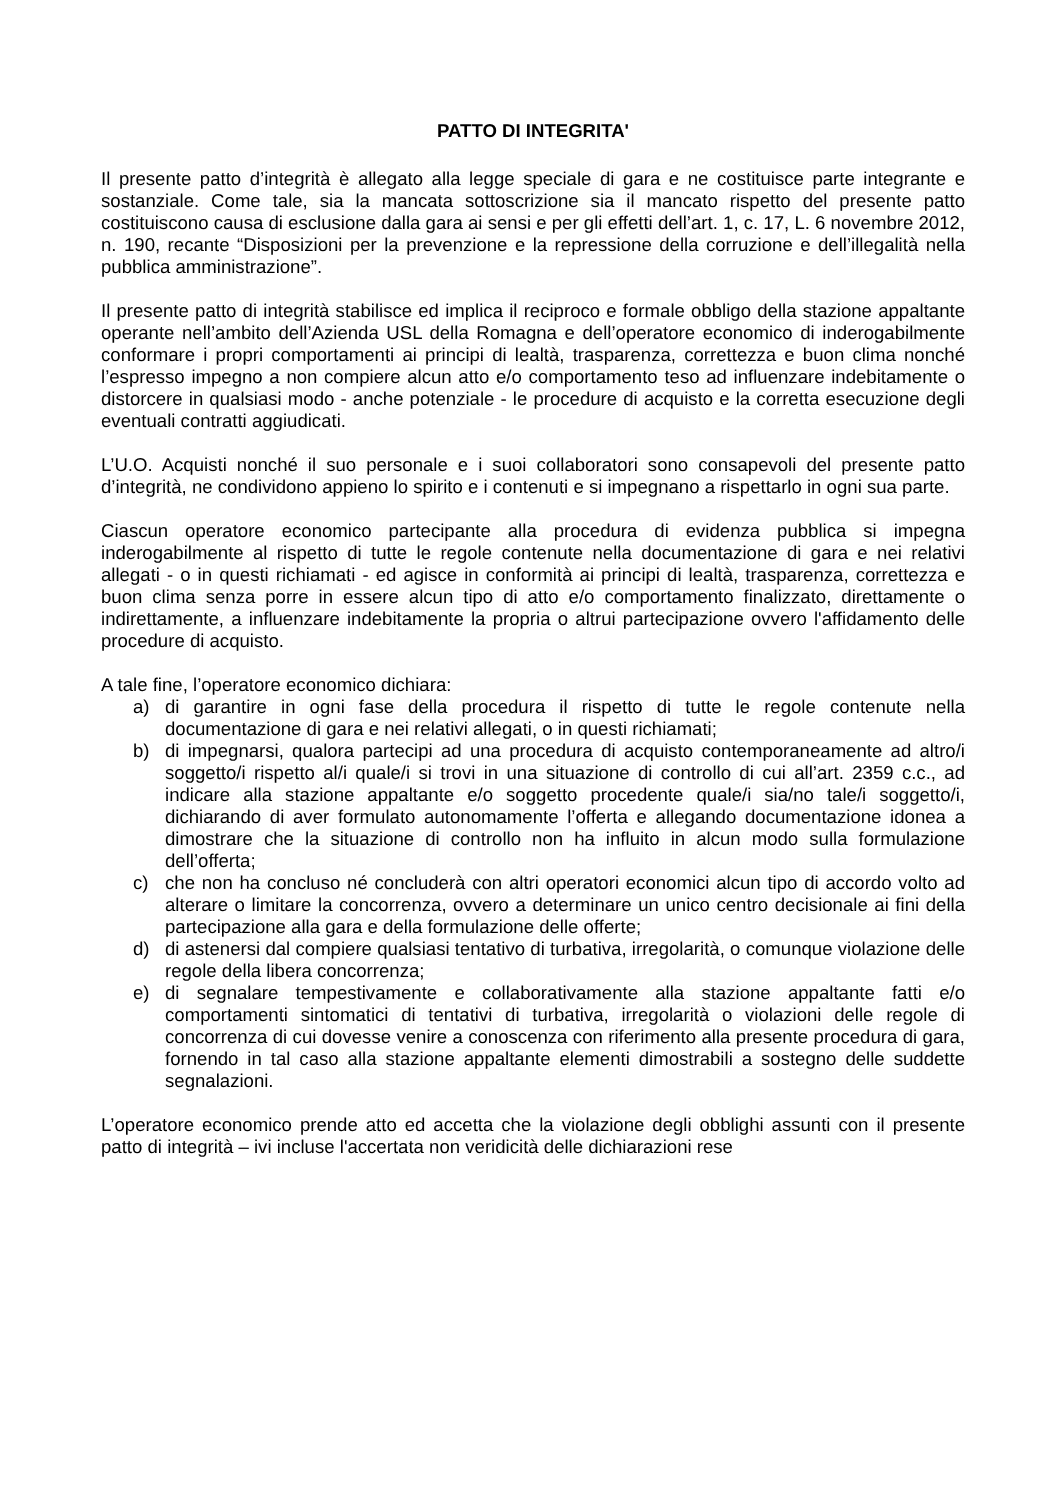PATTO DI INTEGRITA'
Il presente patto d’integrità è allegato alla legge speciale di gara e ne costituisce parte integrante e sostanziale. Come tale, sia la mancata sottoscrizione sia il mancato rispetto del presente patto costituiscono causa di esclusione dalla gara ai sensi e per gli effetti dell’art. 1, c. 17, L. 6 novembre 2012, n. 190, recante “Disposizioni per la prevenzione e la repressione della corruzione e dell’illegalità nella pubblica amministrazione”.
Il presente patto di integrità stabilisce ed implica il reciproco e formale obbligo della stazione appaltante operante nell’ambito dell’Azienda USL della Romagna e dell’operatore economico di inderogabilmente conformare i propri comportamenti ai principi di lealtà, trasparenza, correttezza e buon clima nonché l’espresso impegno a non compiere alcun atto e/o comportamento teso ad influenzare indebitamente o distorcere in qualsiasi modo - anche potenziale - le procedure di acquisto e la corretta esecuzione degli eventuali contratti aggiudicati.
L’U.O. Acquisti nonché il suo personale e i suoi collaboratori sono consapevoli del presente patto d’integrità, ne condividono appieno lo spirito e i contenuti e si impegnano a rispettarlo in ogni sua parte.
Ciascun operatore economico partecipante alla procedura di evidenza pubblica si impegna inderogabilmente al rispetto di tutte le regole contenute nella documentazione di gara e nei relativi allegati - o in questi richiamati - ed agisce in conformità ai principi di lealtà, trasparenza, correttezza e buon clima senza porre in essere alcun tipo di atto e/o comportamento finalizzato, direttamente o indirettamente, a influenzare indebitamente la propria o altrui partecipazione ovvero l'affidamento delle procedure di acquisto.
A tale fine, l’operatore economico dichiara:
a) di garantire in ogni fase della procedura il rispetto di tutte le regole contenute nella documentazione di gara e nei relativi allegati, o in questi richiamati;
b) di impegnarsi, qualora partecipi ad una procedura di acquisto contemporaneamente ad altro/i soggetto/i rispetto al/i quale/i si trovi in una situazione di controllo di cui all’art. 2359 c.c., ad indicare alla stazione appaltante e/o soggetto procedente quale/i sia/no tale/i soggetto/i, dichiarando di aver formulato autonomamente l’offerta e allegando documentazione idonea a dimostrare che la situazione di controllo non ha influito in alcun modo sulla formulazione dell’offerta;
c) che non ha concluso né concluderà con altri operatori economici alcun tipo di accordo volto ad alterare o limitare la concorrenza, ovvero a determinare un unico centro decisionale ai fini della partecipazione alla gara e della formulazione delle offerte;
d) di astenersi dal compiere qualsiasi tentativo di turbativa, irregolarità, o comunque violazione delle regole della libera concorrenza;
e) di segnalare tempestivamente e collaborativamente alla stazione appaltante fatti e/o comportamenti sintomatici di tentativi di turbativa, irregolarità o violazioni delle regole di concorrenza di cui dovesse venire a conoscenza con riferimento alla presente procedura di gara, fornendo in tal caso alla stazione appaltante elementi dimostrabili a sostegno delle suddette segnalazioni.
L’operatore economico prende atto ed accetta che la violazione degli obblighi assunti con il presente patto di integrità – ivi incluse l'accertata non veridicità delle dichiarazioni rese